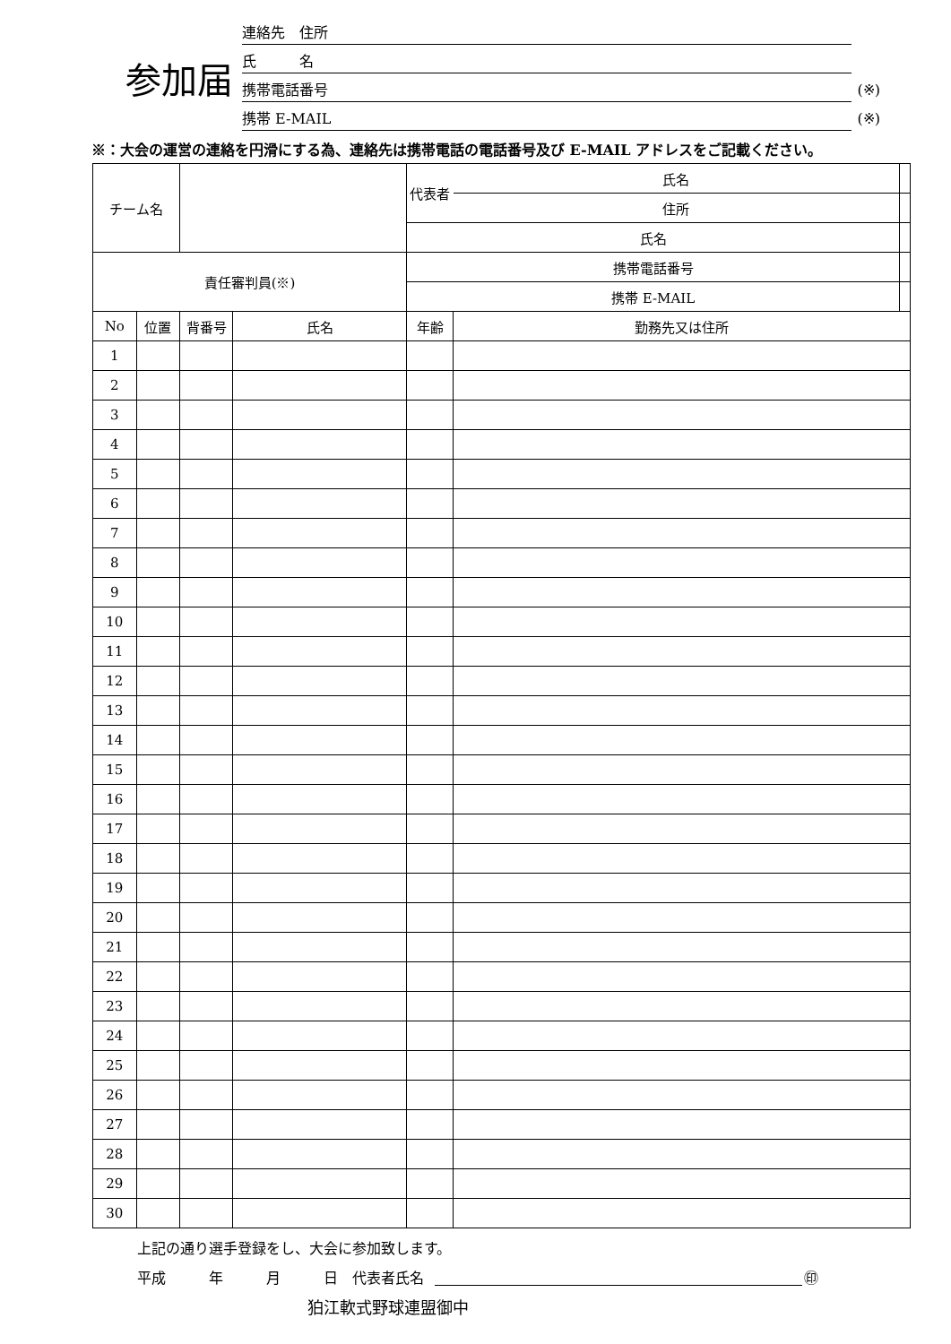参加届
連絡先　住所
氏　　　名
携帯電話番号 (※)
携帯 E-MAIL (※)
※：大会の運営の連絡を円滑にする為、連絡先は携帯電話の電話番号及び E-MAIL アドレスをご記載ください。
| チーム名 | | | | 代表者 | | 氏名 | |
| | | | | | | 住所 | |
| | | | | 氏名 | | | |
| 責任審判員(※) | | | | 携帯電話番号 | | | |
| | | | | 携帯 E-MAIL | | | |
| No | 位置 | 背番号 | 氏名 | 年齢 | 勤務先又は住所 | | |
| 1 | | | | | | | |
| 2 | | | | | | | |
| 3 | | | | | | | |
| 4 | | | | | | | |
| 5 | | | | | | | |
| 6 | | | | | | | |
| 7 | | | | | | | |
| 8 | | | | | | | |
| 9 | | | | | | | |
| 10 | | | | | | | |
| 11 | | | | | | | |
| 12 | | | | | | | |
| 13 | | | | | | | |
| 14 | | | | | | | |
| 15 | | | | | | | |
| 16 | | | | | | | |
| 17 | | | | | | | |
| 18 | | | | | | | |
| 19 | | | | | | | |
| 20 | | | | | | | |
| 21 | | | | | | | |
| 22 | | | | | | | |
| 23 | | | | | | | |
| 24 | | | | | | | |
| 25 | | | | | | | |
| 26 | | | | | | | |
| 27 | | | | | | | |
| 28 | | | | | | | |
| 29 | | | | | | | |
| 30 | | | | | | | |
上記の通り選手登録をし、大会に参加致します。
平成　　　年　　　月　　　日　代表者氏名 ㊞
狛江軟式野球連盟御中